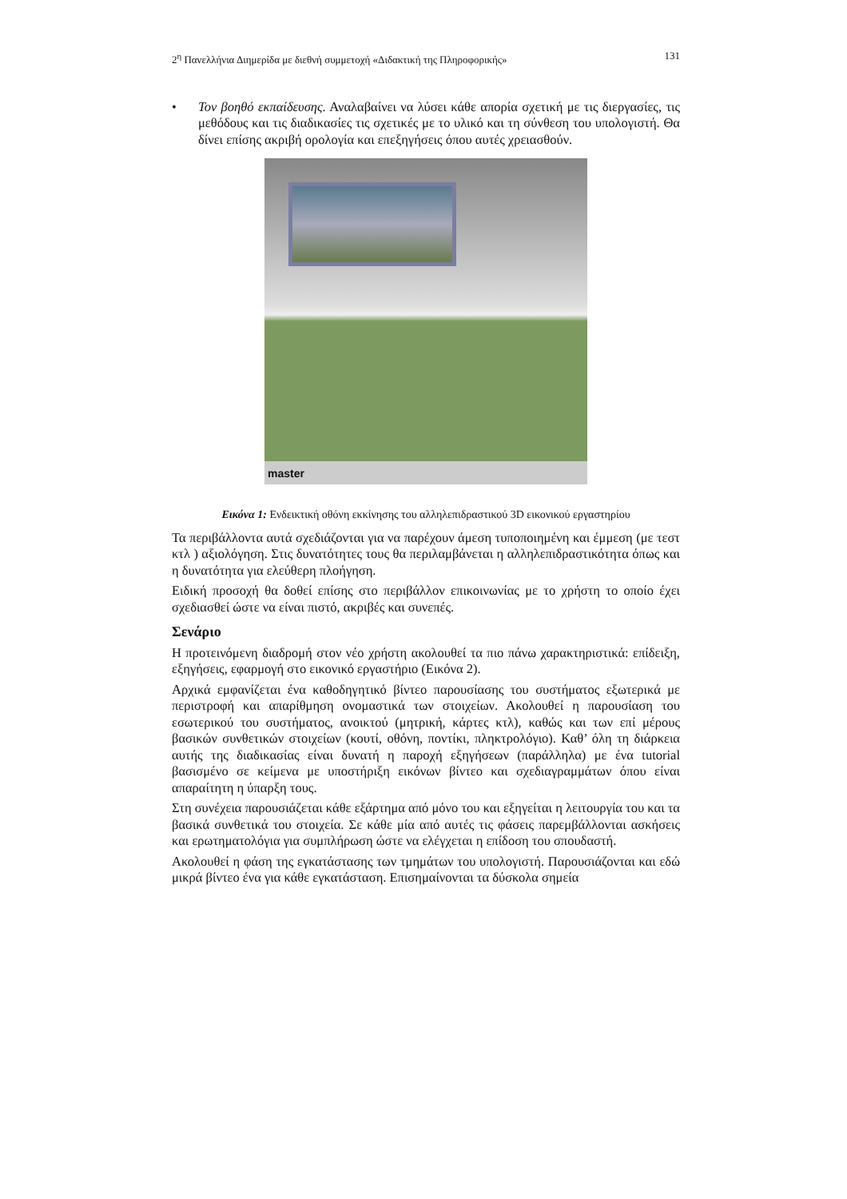2<sup>η</sup> Πανελλήνια Διημερίδα με διεθνή συμμετοχή «Διδακτική της Πληροφορικής» 131
• Τον βοηθό εκπαίδευσης. Αναλαβαίνει να λύσει κάθε απορία σχετική με τις διεργασίες, τις μεθόδους και τις διαδικασίες τις σχετικές με το υλικό και τη σύνθεση του υπολογιστή. Θα δίνει επίσης ακριβή ορολογία και επεξηγήσεις όπου αυτές χρειασθούν.
master
Εικόνα 1: Ενδεικτική οθόνη εκκίνησης του αλληλεπιδραστικού 3D εικονικού εργαστηρίου
Τα περιβάλλοντα αυτά σχεδιάζονται για να παρέχουν άμεση τυποποιημένη και έμμεση (με τεστ κτλ ) αξιολόγηση. Στις δυνατότητες τους θα περιλαμβάνεται η αλληλεπιδραστικότητα όπως και η δυνατότητα για ελεύθερη πλοήγηση.
Ειδική προσοχή θα δοθεί επίσης στο περιβάλλον επικοινωνίας με το χρήστη το οποίο έχει σχεδιασθεί ώστε να είναι πιστό, ακριβές και συνεπές.
Σενάριο
Η προτεινόμενη διαδρομή στον νέο χρήστη ακολουθεί τα πιο πάνω χαρακτηριστικά: επίδειξη, εξηγήσεις, εφαρμογή στο εικονικό εργαστήριο (Εικόνα 2).
Αρχικά εμφανίζεται ένα καθοδηγητικό βίντεο παρουσίασης του συστήματος εξωτερικά με περιστροφή και απαρίθμηση ονομαστικά των στοιχείων. Ακολουθεί η παρουσίαση του εσωτερικού του συστήματος, ανοικτού (μητρική, κάρτες κτλ), καθώς και των επί μέρους βασικών συνθετικών στοιχείων (κουτί, οθόνη, ποντίκι, πληκτρολόγιο). Καθ’ όλη τη διάρκεια αυτής της διαδικασίας είναι δυνατή η παροχή εξηγήσεων (παράλληλα) με ένα tutorial βασισμένο σε κείμενα με υποστήριξη εικόνων βίντεο και σχεδιαγραμμάτων όπου είναι απαραίτητη η ύπαρξη τους.
Στη συνέχεια παρουσιάζεται κάθε εξάρτημα από μόνο του και εξηγείται η λειτουργία του και τα βασικά συνθετικά του στοιχεία. Σε κάθε μία από αυτές τις φάσεις παρεμβάλλονται ασκήσεις και ερωτηματολόγια για συμπλήρωση ώστε να ελέγχεται η επίδοση του σπουδαστή.
Ακολουθεί η φάση της εγκατάστασης των τμημάτων του υπολογιστή. Παρουσιάζονται και εδώ μικρά βίντεο ένα για κάθε εγκατάσταση. Επισημαίνονται τα δύσκολα σημεία